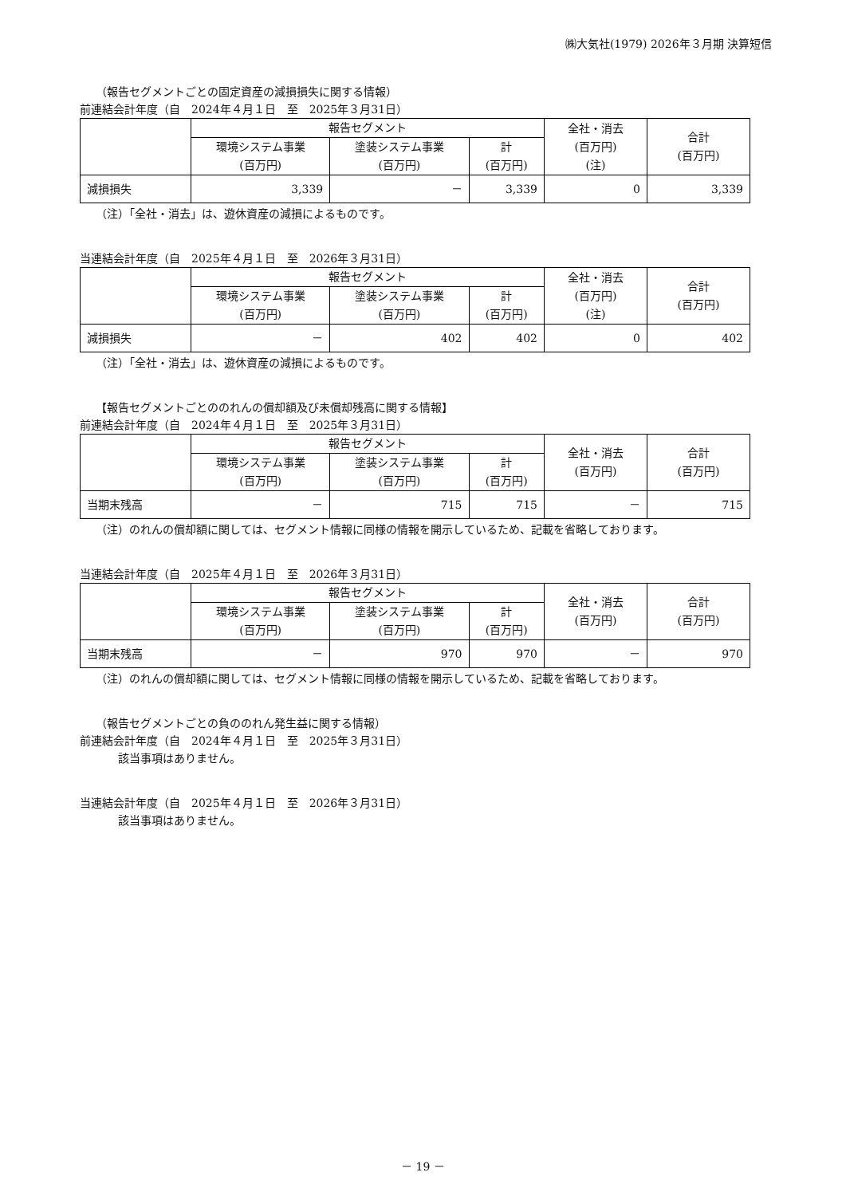㈱大気社(1979) 2026年３月期 決算短信
（報告セグメントごとの固定資産の減損損失に関する情報）
前連結会計年度（自　2024年４月１日　至　2025年３月31日）
| | 報告セグメント | | | 全社・消去 (百万円) (注) | 合計 (百万円) |
| --- | --- | --- | --- | --- | --- |
| | 環境システム事業 (百万円) | 塗装システム事業 (百万円) | 計 (百万円) | | |
| 減損損失 | 3,339 | － | 3,339 | 0 | 3,339 |
（注）「全社・消去」は、遊休資産の減損によるものです。
当連結会計年度（自　2025年４月１日　至　2026年３月31日）
| | 報告セグメント | | | 全社・消去 (百万円) (注) | 合計 (百万円) |
| --- | --- | --- | --- | --- | --- |
| | 環境システム事業 (百万円) | 塗装システム事業 (百万円) | 計 (百万円) | | |
| 減損損失 | － | 402 | 402 | 0 | 402 |
（注）「全社・消去」は、遊休資産の減損によるものです。
【報告セグメントごとののれんの償却額及び未償却残高に関する情報】
前連結会計年度（自　2024年４月１日　至　2025年３月31日）
| | 報告セグメント | | | 全社・消去 (百万円) | 合計 (百万円) |
| --- | --- | --- | --- | --- | --- |
| | 環境システム事業 (百万円) | 塗装システム事業 (百万円) | 計 (百万円) | | |
| 当期末残高 | － | 715 | 715 | － | 715 |
（注）のれんの償却額に関しては、セグメント情報に同様の情報を開示しているため、記載を省略しております。
当連結会計年度（自　2025年４月１日　至　2026年３月31日）
| | 報告セグメント | | | 全社・消去 (百万円) | 合計 (百万円) |
| --- | --- | --- | --- | --- | --- |
| | 環境システム事業 (百万円) | 塗装システム事業 (百万円) | 計 (百万円) | | |
| 当期末残高 | － | 970 | 970 | － | 970 |
（注）のれんの償却額に関しては、セグメント情報に同様の情報を開示しているため、記載を省略しております。
（報告セグメントごとの負ののれん発生益に関する情報）
前連結会計年度（自　2024年４月１日　至　2025年３月31日）
該当事項はありません。
当連結会計年度（自　2025年４月１日　至　2026年３月31日）
該当事項はありません。
－ 19 －